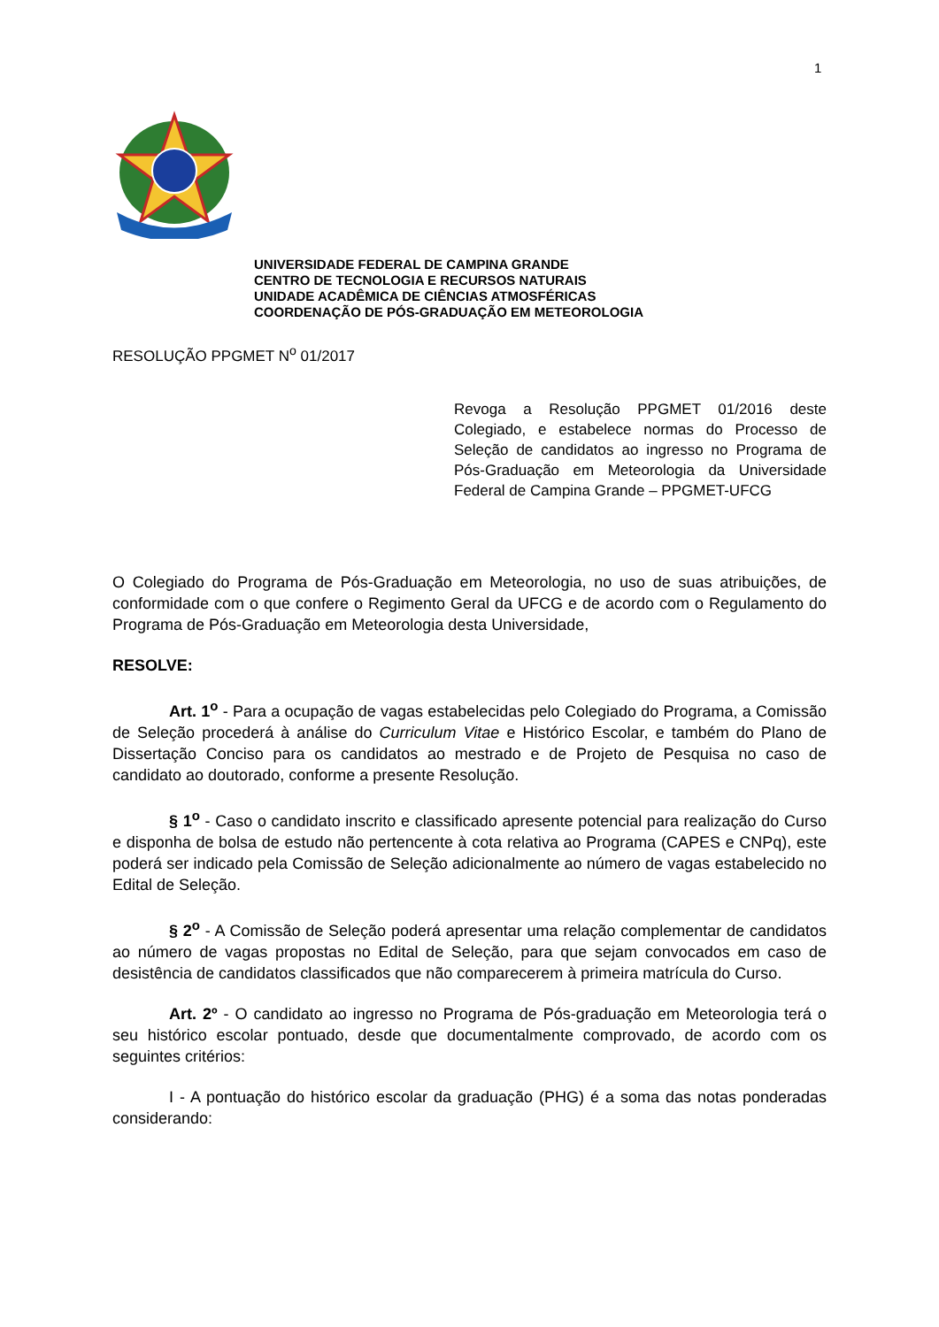1
UNIVERSIDADE FEDERAL DE CAMPINA GRANDE
CENTRO DE TECNOLOGIA E RECURSOS NATURAIS
UNIDADE ACADÊMICA DE CIÊNCIAS ATMOSFÉRICAS
COORDENAÇÃO DE PÓS-GRADUAÇÃO EM METEOROLOGIA
RESOLUÇÃO PPGMET N<sup>o</sup> 01/2017
Revoga a Resolução PPGMET 01/2016 deste Colegiado, e estabelece normas do Processo de Seleção de candidatos ao ingresso no Programa de Pós-Graduação em Meteorologia da Universidade Federal de Campina Grande – PPGMET-UFCG
O Colegiado do Programa de Pós-Graduação em Meteorologia, no uso de suas atribuições, de conformidade com o que confere o Regimento Geral da UFCG e de acordo com o Regulamento do Programa de Pós-Graduação em Meteorologia desta Universidade,
RESOLVE:
Art. 1<sup>o</sup> - Para a ocupação de vagas estabelecidas pelo Colegiado do Programa, a Comissão de Seleção procederá à análise do Curriculum Vitae e Histórico Escolar, e também do Plano de Dissertação Conciso para os candidatos ao mestrado e de Projeto de Pesquisa no caso de candidato ao doutorado, conforme a presente Resolução.
§ 1<sup>o</sup> - Caso o candidato inscrito e classificado apresente potencial para realização do Curso e disponha de bolsa de estudo não pertencente à cota relativa ao Programa (CAPES e CNPq), este poderá ser indicado pela Comissão de Seleção adicionalmente ao número de vagas estabelecido no Edital de Seleção.
§ 2<sup>o</sup> - A Comissão de Seleção poderá apresentar uma relação complementar de candidatos ao número de vagas propostas no Edital de Seleção, para que sejam convocados em caso de desistência de candidatos classificados que não comparecerem à primeira matrícula do Curso.
Art. 2º - O candidato ao ingresso no Programa de Pós-graduação em Meteorologia terá o seu histórico escolar pontuado, desde que documentalmente comprovado, de acordo com os seguintes critérios:
I - A pontuação do histórico escolar da graduação (PHG) é a soma das notas ponderadas considerando: